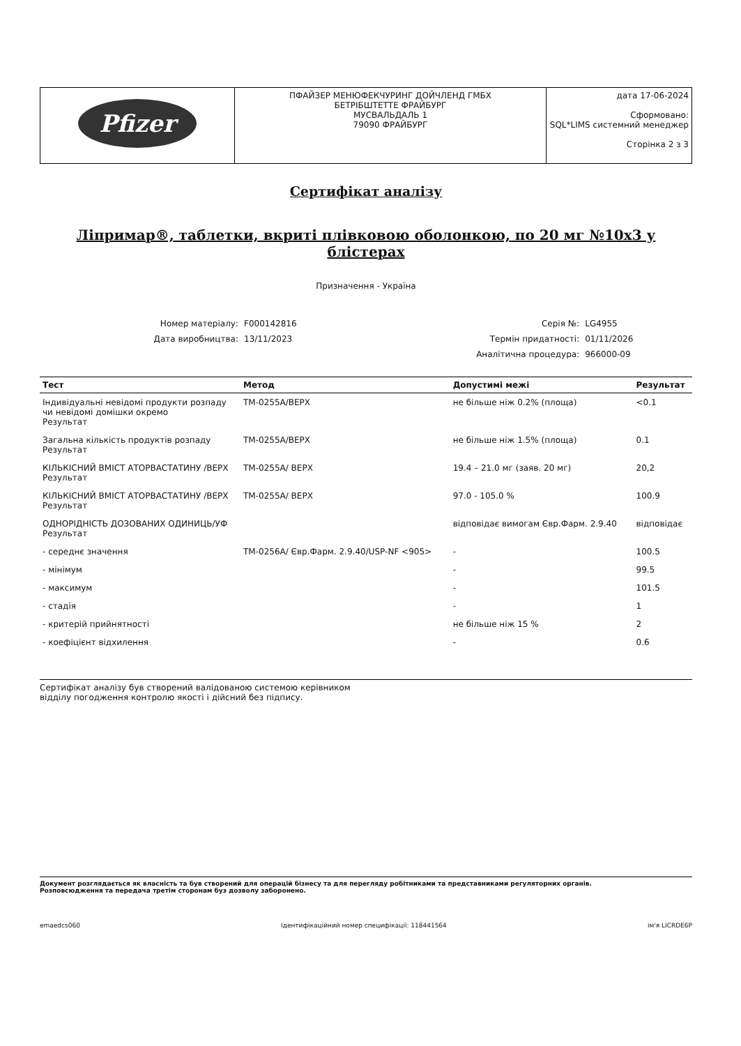| Pfizer | ПФАЙЗЕР МЕНЮФЕКЧУРИНГ ДОЙЧЛЕНД ГМБХ БЕТРІБШТЕТТЕ ФРАЙБУРГ МУСВАЛЬДАЛЬ 1 79090 ФРАЙБУРГ | дата 17-06-2024 Сформовано: SQL*LIMS системний менеджер Сторінка 2 з 3 |
Сертифікат аналізу
Ліпримар®, таблетки, вкриті плівковою оболонкою, по 20 мг №10х3 у блістерах
Призначення - Україна
| Номер матеріалу: | F000142816 | Серія №: | LG4955 |
| Дата виробництва: | 13/11/2023 | Термін придатності: | 01/11/2026 |
| | | Аналітична процедура: | 966000-09 |
| Тест | Метод | Допустимі межі | Результат |
| --- | --- | --- | --- |
| Індивідуальні невідомі продукти розпаду чи невідомі домішки окремо Результат | TM-0255A/ВЕРХ | не більше ніж 0.2% (площа) | <0.1 |
| Загальна кількість продуктів розпаду Результат | TM-0255A/ВЕРХ | не більше ніж 1.5% (площа) | 0.1 |
| КІЛЬКІСНИЙ ВМІСТ АТОРВАСТАТИНУ /ВЕРХ Результат | TM-0255A/ ВЕРХ | 19.4 – 21.0 мг (заяв. 20 мг) | 20,2 |
| КІЛЬКІСНИЙ ВМІСТ АТОРВАСТАТИНУ /ВЕРХ Результат | TM-0255A/ ВЕРХ | 97.0 - 105.0 % | 100.9 |
| ОДНОРІДНІСТЬ ДОЗОВАНИХ ОДИНИЦЬ/УФ Результат | | відповідає вимогам Євр.Фарм. 2.9.40 | відповідає |
| - середнє значення | TM-0256A/ Євр.Фарм. 2.9.40/USP-NF <905> | - | 100.5 |
| - мінімум | | - | 99.5 |
| - максимум | | - | 101.5 |
| - стадія | | - | 1 |
| - критерій прийнятності | | не більше ніж 15 % | 2 |
| - коефіцієнт відхилення | | - | 0.6 |
Сертифікат аналізу був створений валідованою системою керівником
відділу погодження контролю якості і дійсний без підпису.
Документ розглядається як власність та був створений для операцій бізнесу та для перегляду робітниками та представниками регуляторних органів.
Розповсюдження та передача третім сторонам буз дозволу заборонено.
emaedcs060 Ідентифікаційний номер специфікації: 118441564 ім'я LICRDE6P